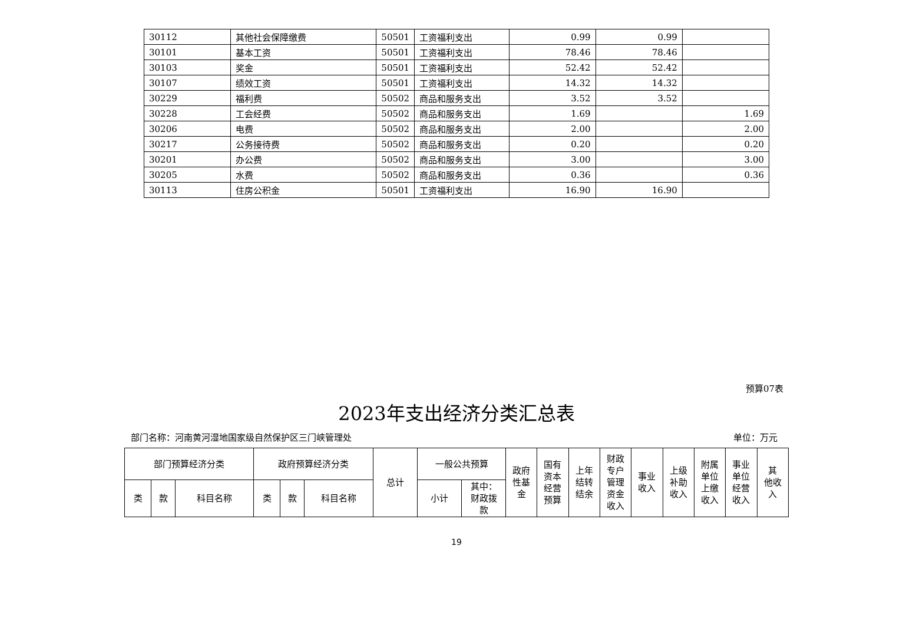| 30112 | 其他社会保障缴费 | 50501 | 工资福利支出 | 0.99 | 0.99 | |
| 30101 | 基本工资 | 50501 | 工资福利支出 | 78.46 | 78.46 | |
| 30103 | 奖金 | 50501 | 工资福利支出 | 52.42 | 52.42 | |
| 30107 | 绩效工资 | 50501 | 工资福利支出 | 14.32 | 14.32 | |
| 30229 | 福利费 | 50502 | 商品和服务支出 | 3.52 | 3.52 | |
| 30228 | 工会经费 | 50502 | 商品和服务支出 | 1.69 | | 1.69 |
| 30206 | 电费 | 50502 | 商品和服务支出 | 2.00 | | 2.00 |
| 30217 | 公务接待费 | 50502 | 商品和服务支出 | 0.20 | | 0.20 |
| 30201 | 办公费 | 50502 | 商品和服务支出 | 3.00 | | 3.00 |
| 30205 | 水费 | 50502 | 商品和服务支出 | 0.36 | | 0.36 |
| 30113 | 住房公积金 | 50501 | 工资福利支出 | 16.90 | 16.90 | |
预算07表
2023年支出经济分类汇总表
部门名称：河南黄河湿地国家级自然保护区三门峡管理处
单位：万元
| 部门预算经济分类 | | | 政府预算经济分类 | | | 总计 | 一般公共预算 | | 政府 性基 金 | 国有 资本 经营 预算 | 上年 结转 结余 | 财政 专户 管理 资金 收入 | 事业 收入 | 上级 补助 收入 | 附属 单位 上缴 收入 | 事业 单位 经营 收入 | 其 他收 入 |
| --- | --- | --- | --- | --- | --- | --- | --- | --- | --- | --- | --- | --- | --- | --- | --- | --- | --- |
| 类 | 款 | 科目名称 | 类 | 款 | 科目名称 | | 小计 | 其中： 财政拨 款 | | | | | | | | | |
19